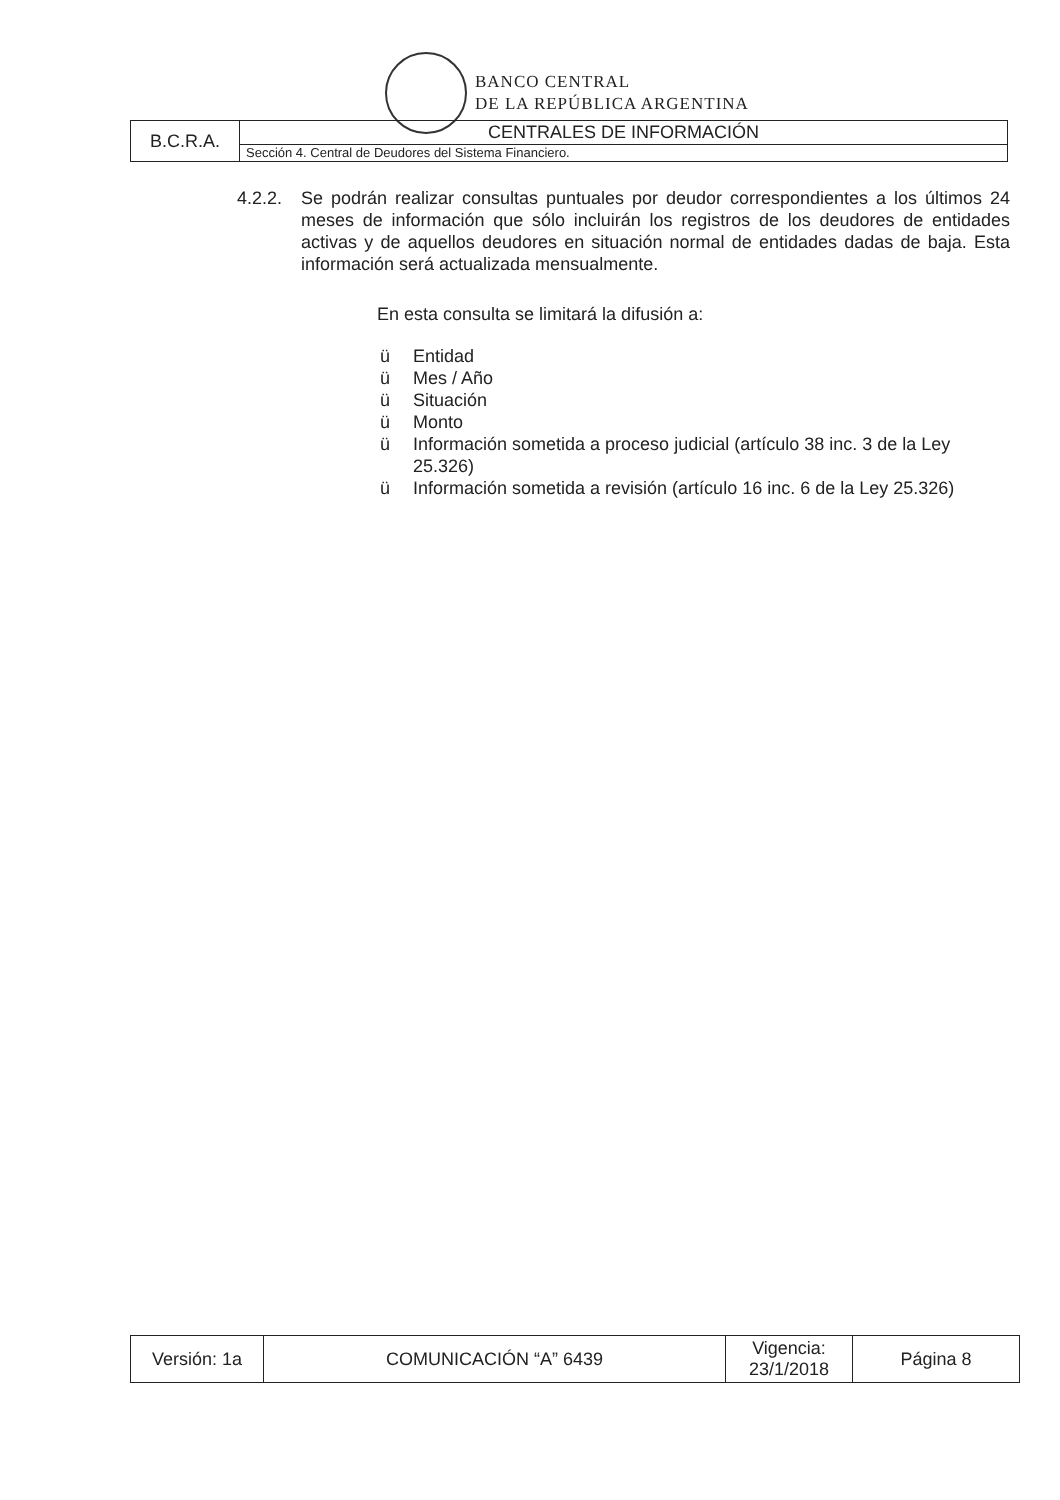BANCO CENTRAL
DE LA REPÚBLICA ARGENTINA
| B.C.R.A. | CENTRALES DE INFORMACIÓN |
| | Sección 4. Central de Deudores del Sistema Financiero. |
4.2.2.
Se podrán realizar consultas puntuales por deudor correspondientes a los últimos 24 meses de información que sólo incluirán los registros de los deudores de entidades activas y de aquellos deudores en situación normal de entidades dadas de baja. Esta información será actualizada mensualmente.
En esta consulta se limitará la difusión a:
ü Entidad
ü Mes / Año
ü Situación
ü Monto
ü Información sometida a proceso judicial (artículo 38 inc. 3 de la Ley 25.326)
ü Información sometida a revisión (artículo 16 inc. 6 de la Ley 25.326)
| Versión: 1a | COMUNICACIÓN “A” 6439 | Vigencia: 23/1/2018 | Página 8 |